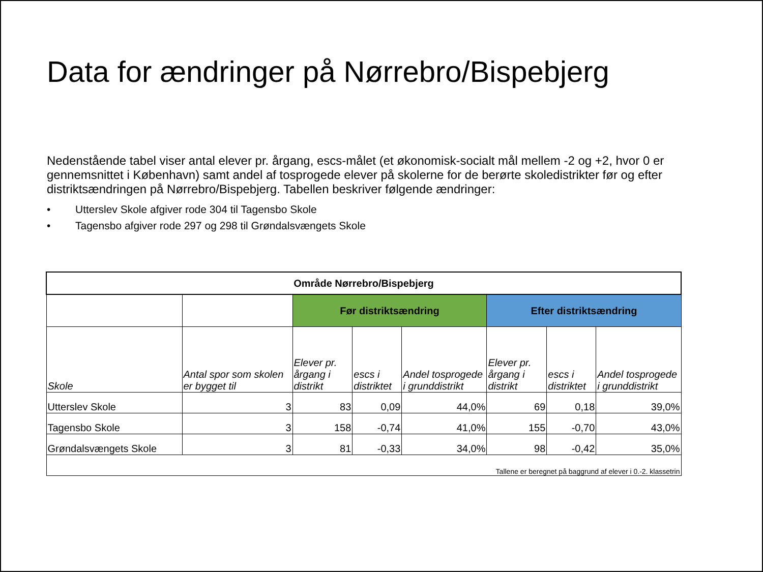Data for ændringer på Nørrebro/Bispebjerg
Nedenstående tabel viser antal elever pr. årgang, escs-målet (et økonomisk-socialt mål mellem -2 og +2, hvor 0 er gennemsnittet i København) samt andel af tosprogede elever på skolerne for de berørte skoledistrikter før og efter distriktsændringen på Nørrebro/Bispebjerg. Tabellen beskriver følgende ændringer:
• Utterslev Skole afgiver rode 304 til Tagensbo Skole
• Tagensbo afgiver rode 297 og 298 til Grøndalsvængets Skole
| Område Nørrebro/Bispebjerg | | | | | | | |
| --- | --- | --- | --- | --- | --- | --- | --- |
| | | Før distriktsændring | | | Efter distriktsændring | | |
| Skole | Antal spor som skolen er bygget til | Elever pr. årgang i distrikt | escs i distriktet | Andel tosprogede i grunddistrikt | Elever pr. årgang i distrikt | escs i distriktet | Andel tosprogede i grunddistrikt |
| Utterslev Skole | 3 | 83 | 0,09 | 44,0% | 69 | 0,18 | 39,0% |
| Tagensbo Skole | 3 | 158 | -0,74 | 41,0% | 155 | -0,70 | 43,0% |
| Grøndalsvængets Skole | 3 | 81 | -0,33 | 34,0% | 98 | -0,42 | 35,0% |
| Tallene er beregnet på baggrund af elever i 0.-2. klassetrin | | | | | | | |